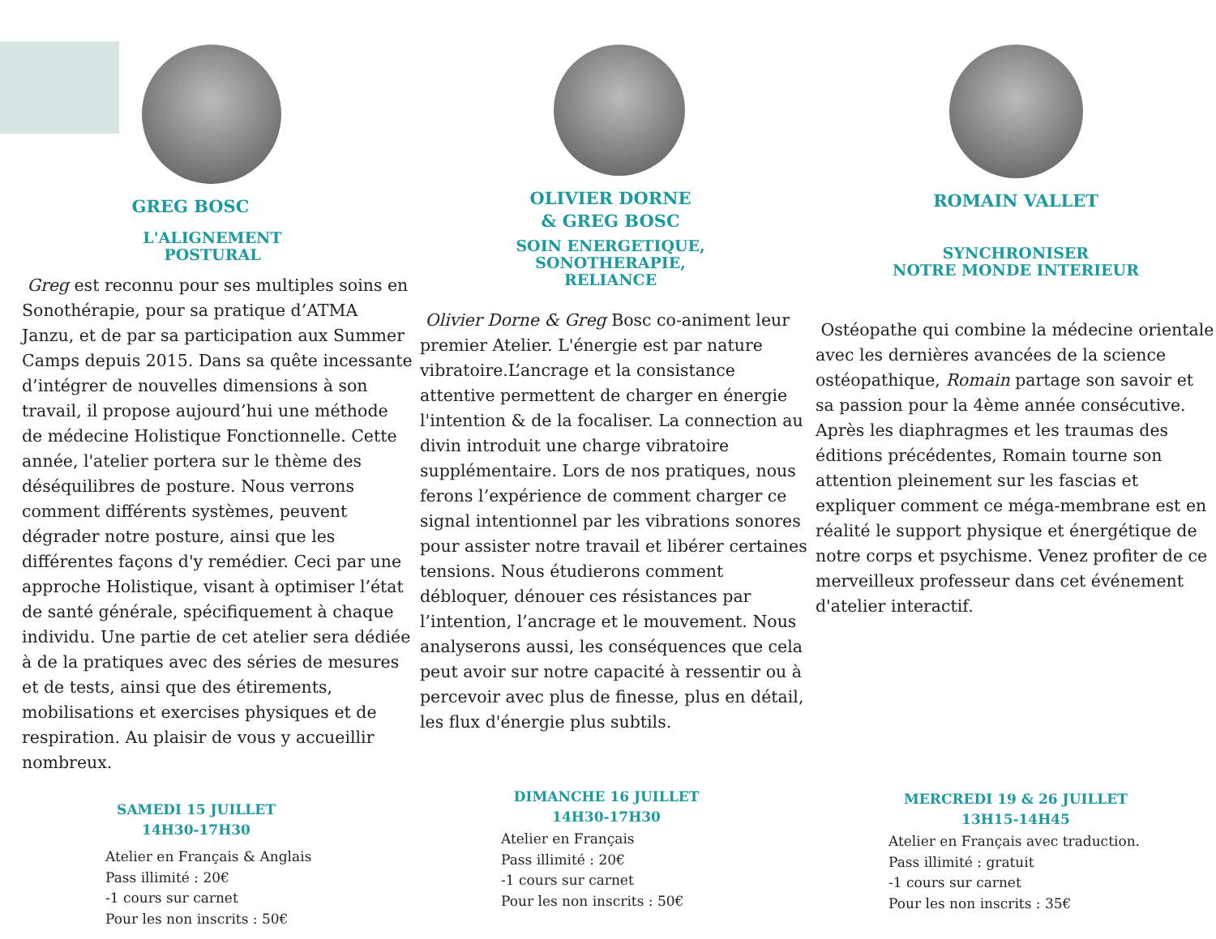GREG BOSC
L'ALIGNEMENT
POSTURAL
Greg est reconnu pour ses multiples soins en Sonothérapie, pour sa pratique d’ATMA Janzu, et de par sa participation aux Summer Camps depuis 2015. Dans sa quête incessante d’intégrer de nouvelles dimensions à son travail, il propose aujourd’hui une méthode de médecine Holistique Fonctionnelle. Cette année, l'atelier portera sur le thème des déséquilibres de posture. Nous verrons comment différents systèmes, peuvent dégrader notre posture, ainsi que les différentes façons d'y remédier. Ceci par une approche Holistique, visant à optimiser l’état de santé générale, spécifiquement à chaque individu. Une partie de cet atelier sera dédiée à de la pratiques avec des séries de mesures et de tests, ainsi que des étirements, mobilisations et exercises physiques et de respiration. Au plaisir de vous y accueillir nombreux.
SAMEDI 15 JUILLET
14H30-17H30
Atelier en Français & Anglais
Pass illimité : 20€
-1 cours sur carnet
Pour les non inscrits : 50€
OLIVIER DORNE
& GREG BOSC
SOIN ENERGETIQUE,
SONOTHERAPIE,
RELIANCE
Olivier Dorne & Greg Bosc co-animent leur premier Atelier. L'énergie est par nature vibratoire.L’ancrage et la consistance attentive permettent de charger en énergie l'intention & de la focaliser. La connection au divin introduit une charge vibratoire supplémentaire. Lors de nos pratiques, nous ferons l’expérience de comment charger ce signal intentionnel par les vibrations sonores pour assister notre travail et libérer certaines tensions. Nous étudierons comment débloquer, dénouer ces résistances par l’intention, l’ancrage et le mouvement. Nous analyserons aussi, les conséquences que cela peut avoir sur notre capacité à ressentir ou à percevoir avec plus de finesse, plus en détail, les flux d'énergie plus subtils.
DIMANCHE 16 JUILLET
14H30-17H30
Atelier en Français
Pass illimité : 20€
-1 cours sur carnet
Pour les non inscrits : 50€
ROMAIN VALLET
SYNCHRONISER
NOTRE MONDE INTERIEUR
Ostéopathe qui combine la médecine orientale avec les dernières avancées de la science ostéopathique, Romain partage son savoir et sa passion pour la 4ème année consécutive. Après les diaphragmes et les traumas des éditions précédentes, Romain tourne son attention pleinement sur les fascias et expliquer comment ce méga-membrane est en réalité le support physique et énergétique de notre corps et psychisme. Venez profiter de ce merveilleux professeur dans cet événement d'atelier interactif.
MERCREDI 19 & 26 JUILLET
13H15-14H45
Atelier en Français avec traduction.
Pass illimité : gratuit
-1 cours sur carnet
Pour les non inscrits : 35€